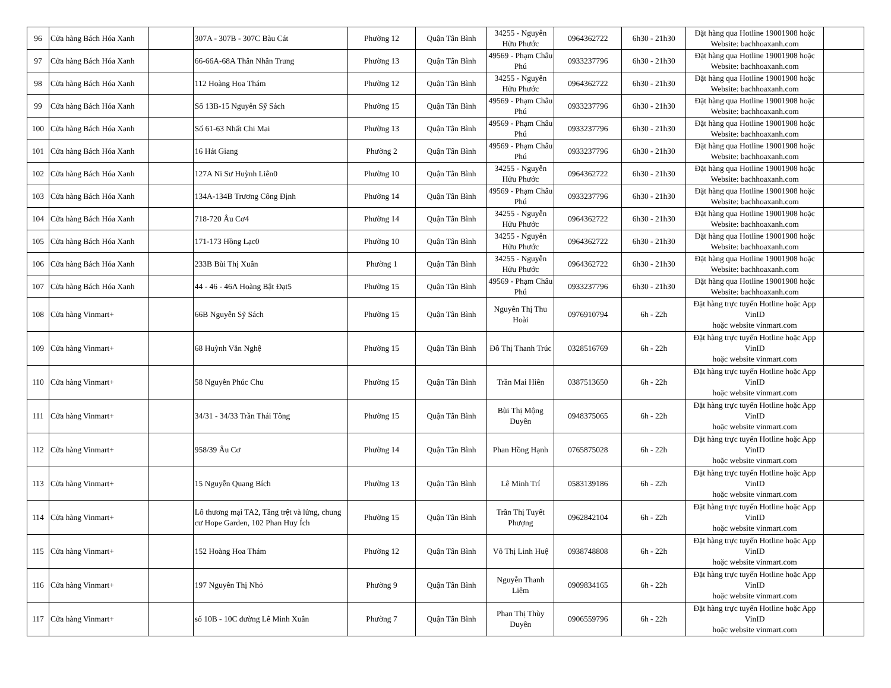| 96 | Cửa hàng Bách Hóa Xanh | | 307A - 307B - 307C Bàu Cát | Phường 12 | Quận Tân Bình | 34255 - Nguyễn Hửu Phước | 0964362722 | 6h30 - 21h30 | Đặt hàng qua Hotline 19001908 hoặc Website: bachhoaxanh.com | |
| 97 | Cửa hàng Bách Hóa Xanh | | 66-66A-68A Thân Nhân Trung | Phường 13 | Quận Tân Bình | 49569 - Phạm Châu Phú | 0933237796 | 6h30 - 21h30 | Đặt hàng qua Hotline 19001908 hoặc Website: bachhoaxanh.com | |
| 98 | Cửa hàng Bách Hóa Xanh | | 112 Hoàng Hoa Thám | Phường 12 | Quận Tân Bình | 34255 - Nguyễn Hửu Phước | 0964362722 | 6h30 - 21h30 | Đặt hàng qua Hotline 19001908 hoặc Website: bachhoaxanh.com | |
| 99 | Cửa hàng Bách Hóa Xanh | | Số 13B-15 Nguyễn Sỹ Sách | Phường 15 | Quận Tân Bình | 49569 - Phạm Châu Phú | 0933237796 | 6h30 - 21h30 | Đặt hàng qua Hotline 19001908 hoặc Website: bachhoaxanh.com | |
| 100 | Cửa hàng Bách Hóa Xanh | | Số 61-63 Nhất Chi Mai | Phường 13 | Quận Tân Bình | 49569 - Phạm Châu Phú | 0933237796 | 6h30 - 21h30 | Đặt hàng qua Hotline 19001908 hoặc Website: bachhoaxanh.com | |
| 101 | Cửa hàng Bách Hóa Xanh | | 16 Hát Giang | Phường 2 | Quận Tân Bình | 49569 - Phạm Châu Phú | 0933237796 | 6h30 - 21h30 | Đặt hàng qua Hotline 19001908 hoặc Website: bachhoaxanh.com | |
| 102 | Cửa hàng Bách Hóa Xanh | | 127A Ni Sư Huỳnh Liên0 | Phường 10 | Quận Tân Bình | 34255 - Nguyễn Hửu Phước | 0964362722 | 6h30 - 21h30 | Đặt hàng qua Hotline 19001908 hoặc Website: bachhoaxanh.com | |
| 103 | Cửa hàng Bách Hóa Xanh | | 134A-134B Trương Công Định | Phường 14 | Quận Tân Bình | 49569 - Phạm Châu Phú | 0933237796 | 6h30 - 21h30 | Đặt hàng qua Hotline 19001908 hoặc Website: bachhoaxanh.com | |
| 104 | Cửa hàng Bách Hóa Xanh | | 718-720 Âu Cơ4 | Phường 14 | Quận Tân Bình | 34255 - Nguyễn Hửu Phước | 0964362722 | 6h30 - 21h30 | Đặt hàng qua Hotline 19001908 hoặc Website: bachhoaxanh.com | |
| 105 | Cửa hàng Bách Hóa Xanh | | 171-173 Hồng Lạc0 | Phường 10 | Quận Tân Bình | 34255 - Nguyễn Hửu Phước | 0964362722 | 6h30 - 21h30 | Đặt hàng qua Hotline 19001908 hoặc Website: bachhoaxanh.com | |
| 106 | Cửa hàng Bách Hóa Xanh | | 233B Bùi Thị Xuân | Phường 1 | Quận Tân Bình | 34255 - Nguyễn Hửu Phước | 0964362722 | 6h30 - 21h30 | Đặt hàng qua Hotline 19001908 hoặc Website: bachhoaxanh.com | |
| 107 | Cửa hàng Bách Hóa Xanh | | 44 - 46 - 46A Hoàng Bật Đạt5 | Phường 15 | Quận Tân Bình | 49569 - Phạm Châu Phú | 0933237796 | 6h30 - 21h30 | Đặt hàng qua Hotline 19001908 hoặc Website: bachhoaxanh.com | |
| 108 | Cửa hàng Vinmart+ | | 66B Nguyễn Sỹ Sách | Phường 15 | Quận Tân Bình | Nguyễn Thị Thu Hoài | 0976910794 | 6h - 22h | Đặt hàng trực tuyến Hotline hoặc App VinID hoặc website vinmart.com | |
| 109 | Cửa hàng Vinmart+ | | 68 Huỳnh Văn Nghệ | Phường 15 | Quận Tân Bình | Đỗ Thị Thanh Trúc | 0328516769 | 6h - 22h | Đặt hàng trực tuyến Hotline hoặc App VinID hoặc website vinmart.com | |
| 110 | Cửa hàng Vinmart+ | | 58 Nguyễn Phúc Chu | Phường 15 | Quận Tân Bình | Trần Mai Hiên | 0387513650 | 6h - 22h | Đặt hàng trực tuyến Hotline hoặc App VinID hoặc website vinmart.com | |
| 111 | Cửa hàng Vinmart+ | | 34/31 - 34/33 Trần Thái Tông | Phường 15 | Quận Tân Bình | Bùi Thị Mộng Duyên | 0948375065 | 6h - 22h | Đặt hàng trực tuyến Hotline hoặc App VinID hoặc website vinmart.com | |
| 112 | Cửa hàng Vinmart+ | | 958/39 Âu Cơ | Phường 14 | Quận Tân Bình | Phan Hồng Hạnh | 0765875028 | 6h - 22h | Đặt hàng trực tuyến Hotline hoặc App VinID hoặc website vinmart.com | |
| 113 | Cửa hàng Vinmart+ | | 15 Nguyễn Quang Bích | Phường 13 | Quận Tân Bình | Lê Minh Trí | 0583139186 | 6h - 22h | Đặt hàng trực tuyến Hotline hoặc App VinID hoặc website vinmart.com | |
| 114 | Cửa hàng Vinmart+ | | Lô thương mại TA2, Tầng trệt và lửng, chung cư Hope Garden, 102 Phan Huy Ích | Phường 15 | Quận Tân Bình | Trần Thị Tuyết Phượng | 0962842104 | 6h - 22h | Đặt hàng trực tuyến Hotline hoặc App VinID hoặc website vinmart.com | |
| 115 | Cửa hàng Vinmart+ | | 152 Hoàng Hoa Thám | Phường 12 | Quận Tân Bình | Võ Thị Linh Huệ | 0938748808 | 6h - 22h | Đặt hàng trực tuyến Hotline hoặc App VinID hoặc website vinmart.com | |
| 116 | Cửa hàng Vinmart+ | | 197 Nguyễn Thị Nhỏ | Phường 9 | Quận Tân Bình | Nguyễn Thanh Liêm | 0909834165 | 6h - 22h | Đặt hàng trực tuyến Hotline hoặc App VinID hoặc website vinmart.com | |
| 117 | Cửa hàng Vinmart+ | | số 10B - 10C đường Lê Minh Xuân | Phường 7 | Quận Tân Bình | Phan Thị Thùy Duyên | 0906559796 | 6h - 22h | Đặt hàng trực tuyến Hotline hoặc App VinID hoặc website vinmart.com | |